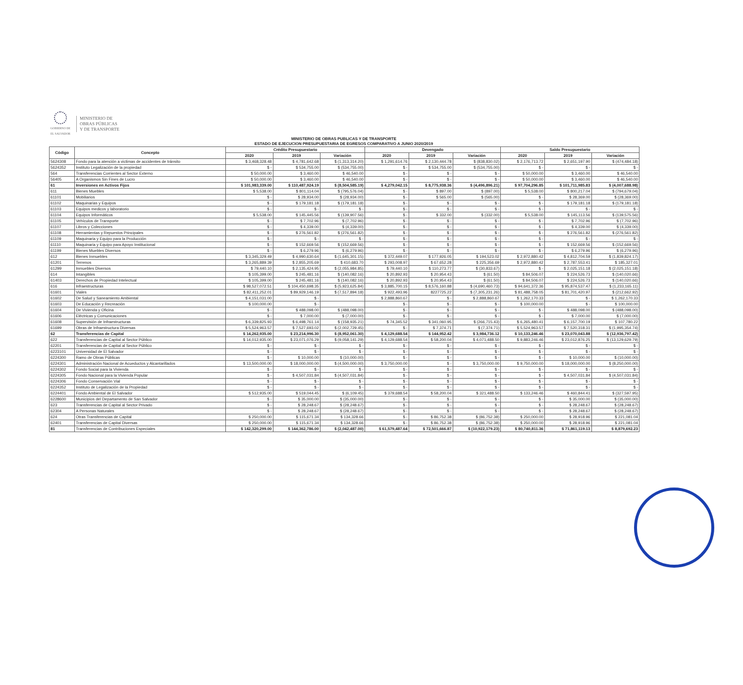GOBIERNO DE EL SALVADOR
MINISTERIO DE
OBRAS PÚBLICAS
Y DE TRANSPORTE
MINISTERIO DE OBRAS PUBLICAS Y DE TRANSPORTE
ESTADO DE EJECUCION PRESUPUESTARIA DE EGRESOS COMPARATIVO A JUNIO 2020/2019
| Código | Concepto | Crédito Presupuestario | | | Devengado | | | Saldo Presupuestario | | |
| --- | --- | --- | --- | --- | --- | --- | --- | --- | --- | --- |
| | | 2020 | 2019 | Variación | 2020 | 2019 | Variación | 2020 | 2019 | Variación |
| 5624308 | Fondo para la atención a victimas de accidentes de tránsito | $ 3,468,328.48 | $ 4,781,642.68 | $ (1,313,314.20) | $ 1,291,614.76 | $ 2,130,444.78 | $ (838,830.02) | $ 2,176,713.72 | $ 2,651,197.90 | $ (474,484.18) |
| 5624352 | Instituto Legalización de la propiedad | $ - | $ 534,755.00 | $ (534,755.00) | $ - | $ 534,755.00 | $ (534,755.00) | $ - | $ - | $ - |
| 564 | Transferencias Corrientes al Sector Externo | $ 50,000.00 | $ 3,460.00 | $ 46,540.00 | $ - | $ - | $ - | $ 50,000.00 | $ 3,460.00 | $ 46,540.00 |
| 56405 | A Organismos Sin Fines de Lucro | $ 50,000.00 | $ 3,460.00 | $ 46,540.00 | $ - | $ - | $ - | $ 50,000.00 | $ 3,460.00 | $ 46,540.00 |
| 61 | Inversiones en Activos Fijos | $ 101,983,339.00 | $ 110,487,924.19 | $ (8,504,585.19) | $ 4,279,042.15 | $ 8,775,938.36 | $ (4,496,896.21) | $ 97,704,296.85 | $ 101,711,985.83 | $ (4,007,688.98) |
| 611 | Bienes Muebles | $ 5,538.00 | $ 801,114.04 | $ (795,576.04) | $ - | $ 897.00 | $ (897.00) | $ 5,538.00 | $ 800,217.04 | $ (794,679.04) |
| 61101 | Mobiliarios | $ - | $ 28,934.00 | $ (28,934.00) | $ - | $ 565.00 | $ (565.00) | $ - | $ 28,369.00 | $ (28,369.00) |
| 61102 | Maquinarias y Equipos | $ - | $ 179,181.18 | $ (179,181.18) | $ - | $ - | $ - | $ - | $ 179,181.18 | $ (179,181.18) |
| 61103 | Equipos medicos y laboratorio | $ - | $ - | $ - | $ - | $ - | $ - | $ - | $ - | $ - |
| 61104 | Equipos Informáticos | $ 5,538.00 | $ 145,445.56 | $ (139,907.56) | $ - | $ 332.00 | $ (332.00) | $ 5,538.00 | $ 145,113.56 | $ (139,575.56) |
| 61105 | Vehículos de Transporte | $ - | $ 7,702.96 | $ (7,702.96) | $ - | $ - | $ - | $ - | $ 7,702.96 | $ (7,702.96) |
| 61107 | Libros y Colecciones | $ - | $ 4,339.00 | $ (4,339.00) | $ - | $ - | $ - | $ - | $ 4,339.00 | $ (4,339.00) |
| 61108 | Herramientas y Repuestos Principales | $ - | $ 276,561.82 | $ (276,561.82) | $ - | $ - | $ - | $ - | $ 276,561.82 | $ (276,561.82) |
| 61109 | Maquinaria y Equipo para la Producción | $ - | $ - | $ - | $ - | $ - | $ - | $ - | $ - | $ - |
| 61110 | Maquinaria y Equipo para Apoyo Institucional | $ - | $ 152,669.56 | $ (152,669.56) | $ - | $ - | $ - | $ - | $ 152,669.56 | $ (152,669.56) |
| 61199 | Bienes Muebles Diversos | $ - | $ 6,279.96 | $ (6,279.96) | $ - | $ - | $ - | $ - | $ 6,279.96 | $ (6,279.96) |
| 612 | Bienes Inmuebles | $ 3,345,329.49 | $ 4,990,630.64 | $ (1,645,301.15) | $ 372,449.07 | $ 177,926.05 | $ 194,523.02 | $ 2,972,880.42 | $ 4,812,704.59 | $ (1,839,824.17) |
| 61201 | Terrenos | $ 3,265,889.39 | $ 2,855,205.69 | $ 410,683.70 | $ 293,008.97 | $ 67,652.28 | $ 225,356.69 | $ 2,972,880.42 | $ 2,787,553.41 | $ 185,327.01 |
| 61299 | Inmuebles Diversos | $ 79,440.10 | $ 2,135,424.95 | $ (2,055,984.85) | $ 79,440.10 | $ 110,273.77 | $ (30,833.67) | $ - | $ 2,025,151.18 | $ (2,025,151.18) |
| 614 | Intangibles | $ 105,399.00 | $ 245,481.16 | $ (140,082.16) | $ 20,892.93 | $ 20,954.43 | $ (61.50) | $ 84,506.07 | $ 224,526.73 | $ (140,020.66) |
| 61403 | Derechos de Propiedad Intelectual | $ 105,399.00 | $ 245,481.16 | $ (140,082.16) | $ 20,892.93 | $ 20,954.43 | $ (61.50) | $ 84,506.07 | $ 224,526.73 | $ (140,020.66) |
| 616 | Infraestructuras | $ 98,527,072.51 | $ 104,450,698.35 | $ (5,923,625.84) | $ 3,885,700.15 | $ 8,576,160.88 | $ (4,690,460.73) | $ 94,641,372.36 | $ 95,874,537.47 | $ (1,233,165.11) |
| 61601 | Viales | $ 82,411,252.01 | $ 89,929,146.19 | $ (7,517,894.18) | $ 922,493.96 | 8227725.22 | $ (7,305,231.26) | $ 81,488,758.05 | $ 81,701,420.97 | $ (212,662.92) |
| 61602 | De Salud y Saneamiento Ambiental | $ 4,151,031.00 | $ - | | $ 2,888,860.67 | $ - | $ 2,888,860.67 | $ 1,262,170.33 | $ - | $ 1,262,170.33 |
| 61603 | De Educación y Recreación | $ 100,000.00 | $ - | | $ - | $ - | $ - | $ 100,000.00 | $ - | $ 100,000.00 |
| 61604 | De Vivienda y Oficina | $ - | $ 488,098.00 | $ (488,098.00) | $ - | $ - | $ - | $ - | $ 488,098.00 | $ (488,098.00) |
| 61606 | Eléctricas y Comunicaciones | $ - | $ 7,000.00 | $ (7,000.00) | $ - | $ - | $ - | $ - | $ 7,000.00 | $ (7,000.00) |
| 61608 | Supervisión de Infraestructuras | $ 6,339,825.93 | $ 6,498,761.14 | $ (158,935.21) | $ 74,345.52 | $ 341,060.95 | $ (266,715.43) | $ 6,265,480.41 | $ 6,157,700.19 | $ 107,780.22 |
| 61699 | Obras de Infraestructura Diversas | $ 5,524,963.57 | $ 7,527,693.02 | $ (2,002,729.45) | $ - | $ 7,374.71 | $ (7,374.71) | $ 5,524,963.57 | $ 7,520,318.31 | $ (1,995,354.74) |
| 62 | Transferencias de Capital | $ 14,262,935.00 | $ 23,214,996.30 | $ (8,952,061.30) | $ 4,129,688.54 | $ 144,952.42 | $ 3,984,736.12 | $ 10,133,246.46 | $ 23,070,043.88 | $ (12,936,797.42) |
| 622 | Transferencias de Capital al Sector Público | $ 14,012,935.00 | $ 23,071,076.29 | $ (9,058,141.29) | $ 4,129,688.54 | $ 58,200.04 | $ 4,071,488.50 | $ 9,883,246.46 | $ 23,012,876.25 | $ (13,129,629.79) |
| 62201 | Transferencias de Capital al Sector Público | $ - | $ - | $ - | $ - | $ - | $ - | $ - | $ - | $ - |
| 6223101 | Universidad de El Salvador | $ - | $ - | $ - | $ - | $ - | $ - | $ - | $ - | $ - |
| 6224300 | Ramo de Obras Públicas | $ - | $ 10,000.00 | $ (10,000.00) | $ - | $ - | $ - | $ - | $ 10,000.00 | $ (10,000.00) |
| 6224301 | Administración Nacional de Acueductos y Alcantarillados | $ 13,500,000.00 | $ 18,000,000.00 | $ (4,500,000.00) | $ 3,750,000.00 | $ - | $ 3,750,000.00 | $ 9,750,000.00 | $ 18,000,000.00 | $ (8,250,000.00) |
| 6224302 | Fondo Social para la Vivienda | $ - | $ - | $ - | $ - | $ - | $ - | $ - | $ - | $ - |
| 6224305 | Fondo Nacional para la Vivienda Popular | $ - | $ 4,507,031.84 | $ (4,507,031.84) | $ - | $ - | $ - | $ - | $ 4,507,031.84 | $ (4,507,031.84) |
| 6224306 | Fondo Conservación Vial | $ - | $ - | $ - | $ - | $ - | $ - | $ - | $ - | $ - |
| 6224352 | Instituto de Legalización de la Propiedad | $ - | $ - | $ - | $ - | $ - | $ - | $ - | $ - | $ - |
| 6224401 | Fondo Ambiental de El Salvador | $ 512,935.00 | $ 519,044.45 | $ (6,109.45) | $ 379,688.54 | $ 58,200.04 | $ 321,488.50 | $ 133,246.46 | $ 460,844.41 | $ (327,597.95) |
| 6228600 | Municipios del Departamento de San Salvador | $ - | $ 35,000.00 | $ (35,000.00) | $ - | $ - | $ - | $ - | $ 35,000.00 | $ (35,000.00) |
| 623 | Transferencias de Capital al Sector Privado | $ - | $ 28,248.67 | $ (28,248.67) | $ - | $ - | $ - | $ - | $ 28,248.67 | $ (28,248.67) |
| 62304 | A Personas Naturales | $ - | $ 28,248.67 | $ (28,248.67) | $ - | $ - | $ - | $ - | $ 28,248.67 | $ (28,248.67) |
| 624 | Otras Transferencias de Capital | $ 250,000.00 | $ 115,671.34 | $ 134,328.66 | $ - | $ 86,752.38 | $ (86,752.38) | $ 250,000.00 | $ 28,918.96 | $ 221,081.04 |
| 62401 | Transferencias de Capital Diversas | $ 250,000.00 | $ 115,671.34 | $ 134,328.66 | $ - | $ 86,752.38 | $ (86,752.38) | $ 250,000.00 | $ 28,918.96 | $ 221,081.04 |
| 81 | Transferencias de Contribuciones Especiales | $ 142,320,299.00 | $ 144,362,786.00 | $ (2,042,487.00) | $ 61,579,487.64 | $ 72,501,666.87 | $ (10,922,179.23) | $ 80,740,811.36 | $ 71,861,119.13 | $ 8,879,692.23 |